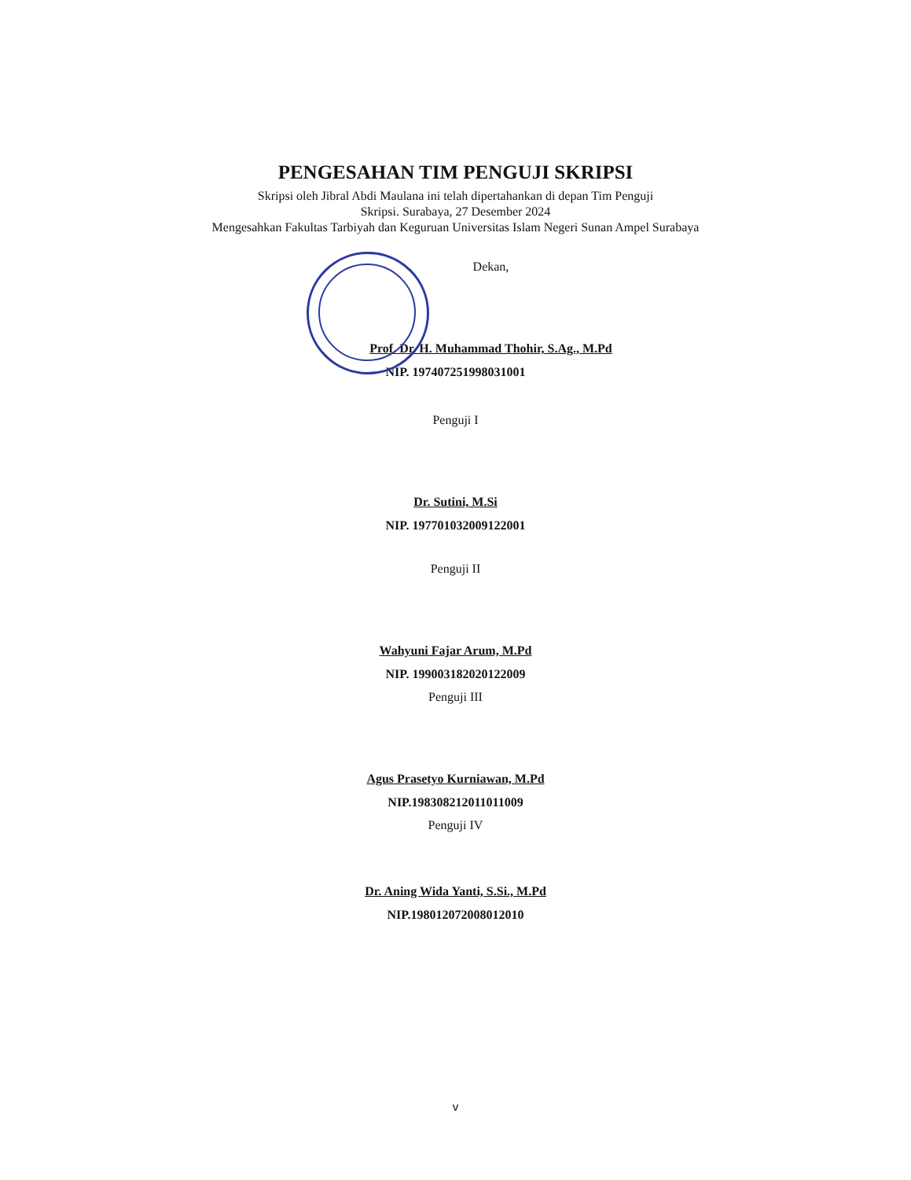PENGESAHAN TIM PENGUJI SKRIPSI
Skripsi oleh Jibral Abdi Maulana ini telah dipertahankan di depan Tim Penguji
Skripsi. Surabaya, 27 Desember 2024
Mengesahkan Fakultas Tarbiyah dan Keguruan Universitas Islam Negeri Sunan Ampel Surabaya
Dekan,
Prof. Dr. H. Muhammad Thohir, S.Ag., M.Pd
NIP. 197407251998031001
Penguji I
Dr. Sutini, M.Si
NIP. 197701032009122001
Penguji II
Wahyuni Fajar Arum, M.Pd
NIP. 199003182020122009
Penguji III
Agus Prasetyo Kurniawan, M.Pd
NIP.198308212011011009
Penguji IV
Dr. Aning Wida Yanti, S.Si., M.Pd
NIP.198012072008012010
v